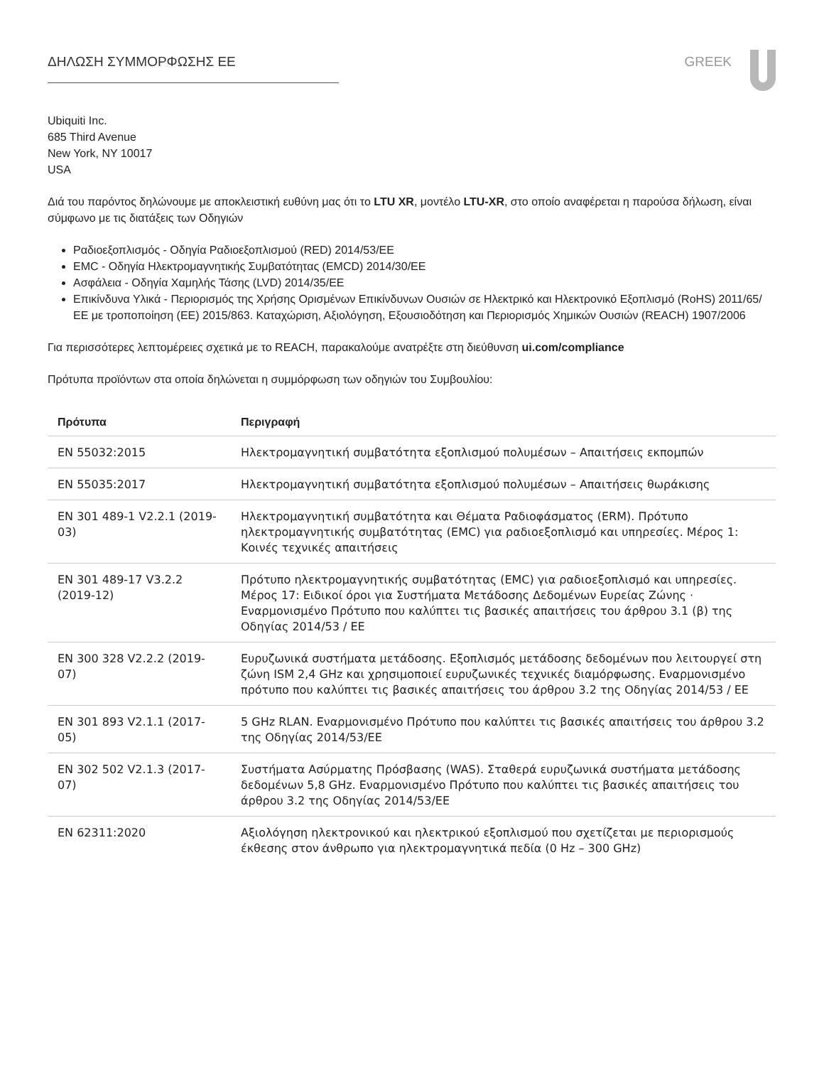ΔΗΛΩΣΗ ΣΥΜΜΟΡΦΩΣΗΣ ΕΕ GREEK
Ubiquiti Inc.
685 Third Avenue
New York, NY 10017
USA
Διά του παρόντος δηλώνουμε με αποκλειστική ευθύνη μας ότι το LTU XR, μοντέλο LTU-XR, στο οποίο αναφέρεται η παρούσα δήλωση, είναι σύμφωνο με τις διατάξεις των Οδηγιών
Ραδιοεξοπλισμός - Οδηγία Ραδιοεξοπλισμού (RED) 2014/53/ΕΕ
EMC - Οδηγία Ηλεκτρομαγνητικής Συμβατότητας (EMCD) 2014/30/ΕΕ
Ασφάλεια - Οδηγία Χαμηλής Τάσης (LVD) 2014/35/ΕΕ
Επικίνδυνα Υλικά - Περιορισμός της Χρήσης Ορισμένων Επικίνδυνων Ουσιών σε Ηλεκτρικό και Ηλεκτρονικό Εξοπλισμό (RoHS) 2011/65/ΕΕ με τροποποίηση (ΕΕ) 2015/863. Καταχώριση, Αξιολόγηση, Εξουσιοδότηση και Περιορισμός Χημικών Ουσιών (REACH) 1907/2006
Για περισσότερες λεπτομέρειες σχετικά με το REACH, παρακαλούμε ανατρέξτε στη διεύθυνση ui.com/compliance
Πρότυπα προϊόντων στα οποία δηλώνεται η συμμόρφωση των οδηγιών του Συμβουλίου:
| Πρότυπα | Περιγραφή |
| --- | --- |
| EN 55032:2015 | Ηλεκτρομαγνητική συμβατότητα εξοπλισμού πολυμέσων – Απαιτήσεις εκπομπών |
| EN 55035:2017 | Ηλεκτρομαγνητική συμβατότητα εξοπλισμού πολυμέσων – Απαιτήσεις θωράκισης |
| EN 301 489-1 V2.2.1 (2019-03) | Ηλεκτρομαγνητική συμβατότητα και Θέματα Ραδιοφάσματος (ERM). Πρότυπο ηλεκτρομαγνητικής συμβατότητας (EMC) για ραδιοεξοπλισμό και υπηρεσίες. Μέρος 1: Κοινές τεχνικές απαιτήσεις |
| EN 301 489-17 V3.2.2 (2019-12) | Πρότυπο ηλεκτρομαγνητικής συμβατότητας (EMC) για ραδιοεξοπλισμό και υπηρεσίες. Μέρος 17: Ειδικοί όροι για Συστήματα Μετάδοσης Δεδομένων Ευρείας Ζώνης · Εναρμονισμένο Πρότυπο που καλύπτει τις βασικές απαιτήσεις του άρθρου 3.1 (β) της Οδηγίας 2014/53 / ΕΕ |
| EN 300 328 V2.2.2 (2019-07) | Ευρυζωνικά συστήματα μετάδοσης. Εξοπλισμός μετάδοσης δεδομένων που λειτουργεί στη ζώνη ISM 2,4 GHz και χρησιμοποιεί ευρυζωνικές τεχνικές διαμόρφωσης. Εναρμονισμένο πρότυπο που καλύπτει τις βασικές απαιτήσεις του άρθρου 3.2 της Οδηγίας 2014/53 / ΕΕ |
| EN 301 893 V2.1.1 (2017-05) | 5 GHz RLAN. Εναρμονισμένο Πρότυπο που καλύπτει τις βασικές απαιτήσεις του άρθρου 3.2 της Οδηγίας 2014/53/ΕΕ |
| EN 302 502 V2.1.3 (2017-07) | Συστήματα Ασύρματης Πρόσβασης (WAS). Σταθερά ευρυζωνικά συστήματα μετάδοσης δεδομένων 5,8 GHz. Εναρμονισμένο Πρότυπο που καλύπτει τις βασικές απαιτήσεις του άρθρου 3.2 της Οδηγίας 2014/53/ΕΕ |
| EN 62311:2020 | Αξιολόγηση ηλεκτρονικού και ηλεκτρικού εξοπλισμού που σχετίζεται με περιορισμούς έκθεσης στον άνθρωπο για ηλεκτρομαγνητικά πεδία (0 Hz – 300 GHz) |